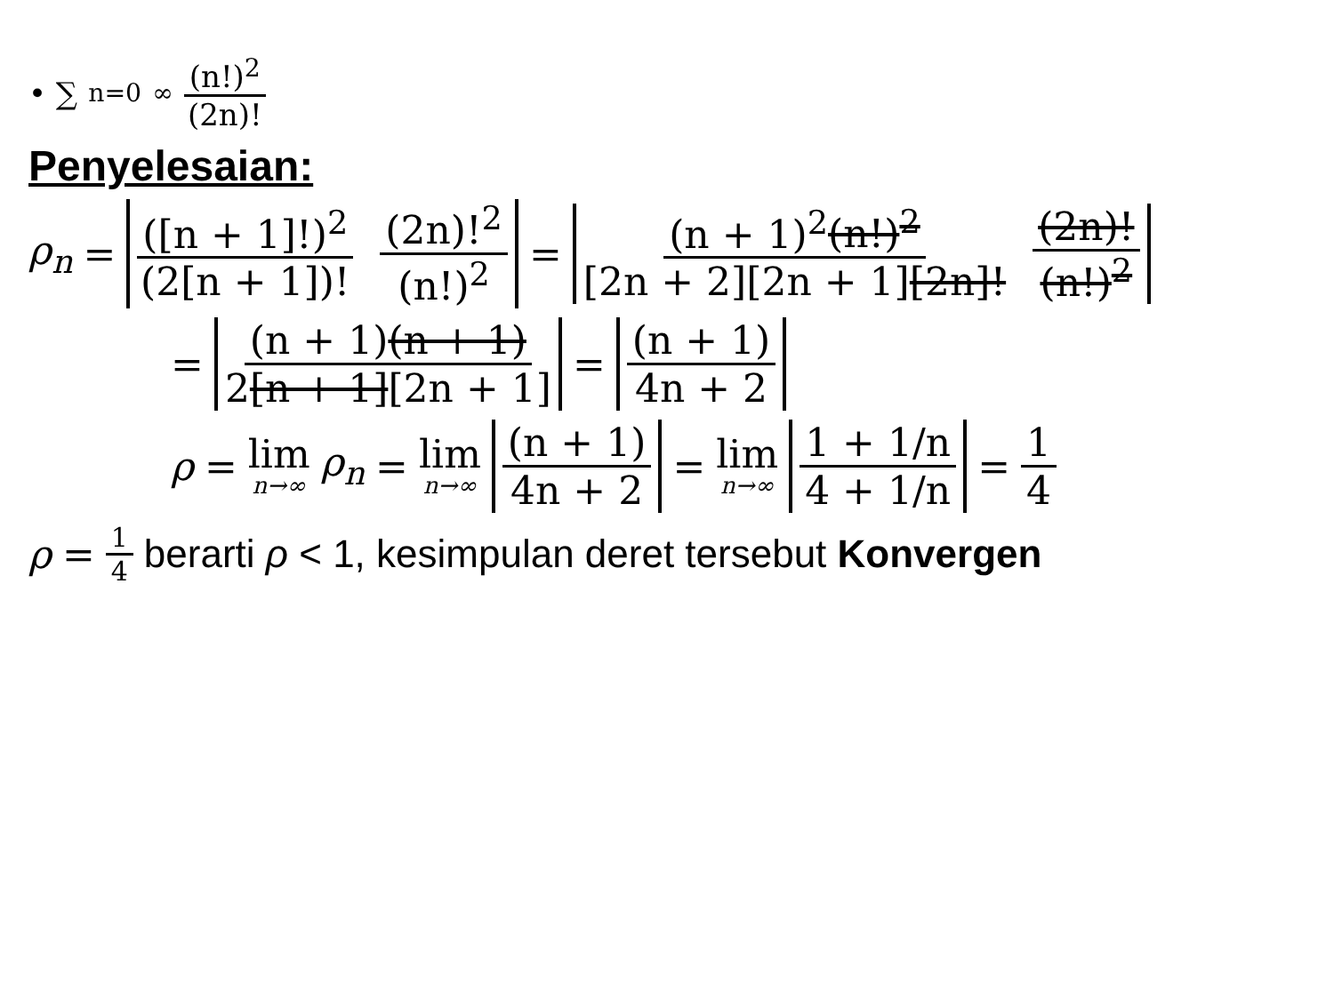• ∑<sub>n=0</sub><sup>∞</sup> (n!)<sup>2</sup> (2n)!
Penyelesaian:
ρ<sub>n</sub> = ([n + 1]!)<sup>2</sup> (2[n + 1])! (2n)!<sup>2</sup> (n!)<sup>2</sup> = (n + 1)<sup>2</sup>(n!)<sup>2</sup> [2n + 2][2n + 1][2n]! (2n)! (n!)<sup>2</sup>
= (n + 1)(n + 1) 2[n + 1][2n + 1] = (n + 1) 4n + 2
ρ = lim n→∞ ρ<sub>n</sub> = lim n→∞ (n + 1) 4n + 2 = lim n→∞ 1 + 1/n 4 + 1/n = 1 4
ρ = 1 4 berarti ρ < 1, kesimpulan deret tersebut Konvergen